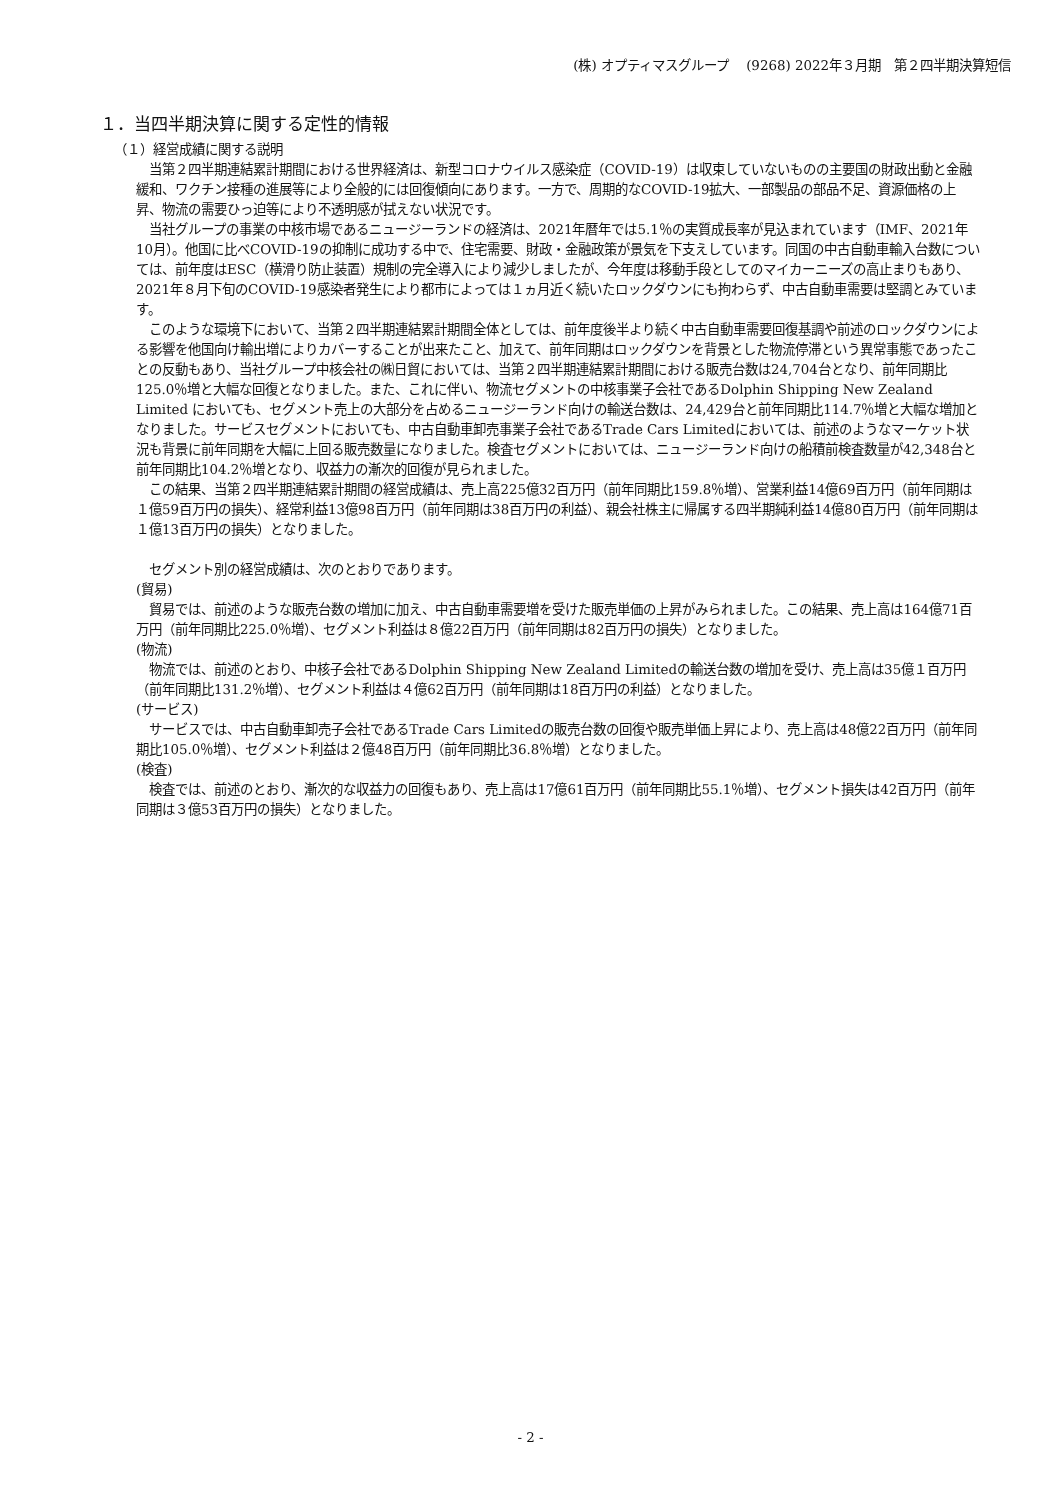(株) オプティマスグループ　 (9268) 2022年３月期　第２四半期決算短信
１．当四半期決算に関する定性的情報
（１）経営成績に関する説明
当第２四半期連結累計期間における世界経済は、新型コロナウイルス感染症（COVID-19）は収束していないものの主要国の財政出動と金融緩和、ワクチン接種の進展等により全般的には回復傾向にあります。一方で、周期的なCOVID-19拡大、一部製品の部品不足、資源価格の上昇、物流の需要ひっ迫等により不透明感が拭えない状況です。
当社グループの事業の中核市場であるニュージーランドの経済は、2021年暦年では5.1％の実質成長率が見込まれています（IMF、2021年10月）。他国に比べCOVID-19の抑制に成功する中で、住宅需要、財政・金融政策が景気を下支えしています。同国の中古自動車輸入台数については、前年度はESC（横滑り防止装置）規制の完全導入により減少しましたが、今年度は移動手段としてのマイカーニーズの高止まりもあり、2021年８月下旬のCOVID-19感染者発生により都市によっては１ヵ月近く続いたロックダウンにも拘わらず、中古自動車需要は堅調とみています。
このような環境下において、当第２四半期連結累計期間全体としては、前年度後半より続く中古自動車需要回復基調や前述のロックダウンによる影響を他国向け輸出増によりカバーすることが出来たこと、加えて、前年同期はロックダウンを背景とした物流停滞という異常事態であったことの反動もあり、当社グループ中核会社の㈱日貿においては、当第２四半期連結累計期間における販売台数は24,704台となり、前年同期比125.0％増と大幅な回復となりました。また、これに伴い、物流セグメントの中核事業子会社であるDolphin Shipping New Zealand Limited においても、セグメント売上の大部分を占めるニュージーランド向けの輸送台数は、24,429台と前年同期比114.7％増と大幅な増加となりました。サービスセグメントにおいても、中古自動車卸売事業子会社であるTrade Cars Limitedにおいては、前述のようなマーケット状況も背景に前年同期を大幅に上回る販売数量になりました。検査セグメントにおいては、ニュージーランド向けの船積前検査数量が42,348台と前年同期比104.2％増となり、収益力の漸次的回復が見られました。
この結果、当第２四半期連結累計期間の経営成績は、売上高225億32百万円（前年同期比159.8％増）、営業利益14億69百万円（前年同期は１億59百万円の損失）、経常利益13億98百万円（前年同期は38百万円の利益）、親会社株主に帰属する四半期純利益14億80百万円（前年同期は１億13百万円の損失）となりました。
セグメント別の経営成績は、次のとおりであります。
(貿易)
貿易では、前述のような販売台数の増加に加え、中古自動車需要増を受けた販売単価の上昇がみられました。この結果、売上高は164億71百万円（前年同期比225.0％増）、セグメント利益は８億22百万円（前年同期は82百万円の損失）となりました。
(物流)
物流では、前述のとおり、中核子会社であるDolphin Shipping New Zealand Limitedの輸送台数の増加を受け、売上高は35億１百万円（前年同期比131.2％増）、セグメント利益は４億62百万円（前年同期は18百万円の利益）となりました。
(サービス)
サービスでは、中古自動車卸売子会社であるTrade Cars Limitedの販売台数の回復や販売単価上昇により、売上高は48億22百万円（前年同期比105.0％増）、セグメント利益は２億48百万円（前年同期比36.8％増）となりました。
(検査)
検査では、前述のとおり、漸次的な収益力の回復もあり、売上高は17億61百万円（前年同期比55.1％増）、セグメント損失は42百万円（前年同期は３億53百万円の損失）となりました。
- 2 -